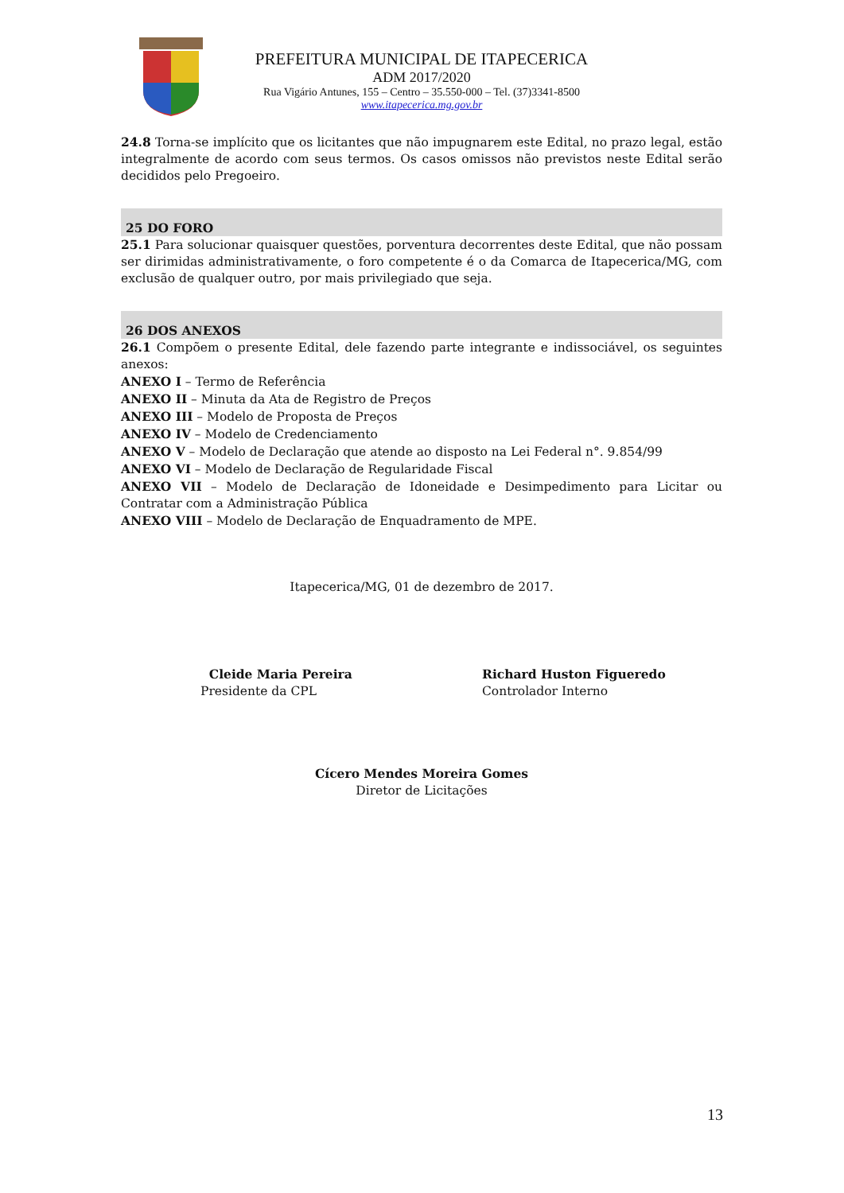PREFEITURA MUNICIPAL DE ITAPECERICA
ADM 2017/2020
Rua Vigário Antunes, 155 – Centro – 35.550-000 – Tel. (37)3341-8500
www.itapecerica.mg.gov.br
24.8 Torna-se implícito que os licitantes que não impugnarem este Edital, no prazo legal, estão integralmente de acordo com seus termos. Os casos omissos não previstos neste Edital serão decididos pelo Pregoeiro.
25 DO FORO
25.1 Para solucionar quaisquer questões, porventura decorrentes deste Edital, que não possam ser dirimidas administrativamente, o foro competente é o da Comarca de Itapecerica/MG, com exclusão de qualquer outro, por mais privilegiado que seja.
26 DOS ANEXOS
26.1 Compõem o presente Edital, dele fazendo parte integrante e indissociável, os seguintes anexos:
ANEXO I – Termo de Referência
ANEXO II – Minuta da Ata de Registro de Preços
ANEXO III – Modelo de Proposta de Preços
ANEXO IV – Modelo de Credenciamento
ANEXO V – Modelo de Declaração que atende ao disposto na Lei Federal n°. 9.854/99
ANEXO VI – Modelo de Declaração de Regularidade Fiscal
ANEXO VII – Modelo de Declaração de Idoneidade e Desimpedimento para Licitar ou Contratar com a Administração Pública
ANEXO VIII – Modelo de Declaração de Enquadramento de MPE.
Itapecerica/MG, 01 de dezembro de 2017.
Cleide Maria Pereira
Presidente da CPL
Richard Huston Figueredo
Controlador Interno
Cícero Mendes Moreira Gomes
Diretor de Licitações
13